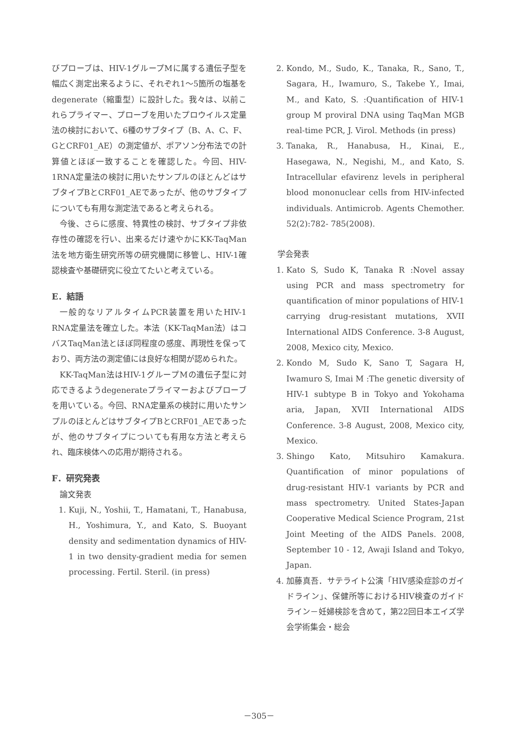びプローブは、HIV-1グループMに属する遺伝子型を幅広く測定出来るように、それぞれ1～5箇所の塩基をdegenerate（縮重型）に設計した。我々は、以前これらプライマー、プローブを用いたプロウイルス定量法の検討において、6種のサブタイプ（B、A、C、F、GとCRF01_AE）の測定値が、ポアソン分布法での計算値とほぼ一致することを確認した。今回、HIV-1RNA定量法の検討に用いたサンプルのほとんどはサブタイプBとCRF01_AEであったが、他のサブタイプについても有用な測定法であると考えられる。
今後、さらに感度、特異性の検討、サブタイプ非依存性の確認を行い、出来るだけ速やかにKK-TaqMan法を地方衛生研究所等の研究機関に移管し、HIV-1確認検査や基礎研究に役立てたいと考えている。
E．結語
一般的なリアルタイムPCR装置を用いたHIV-1 RNA定量法を確立した。本法（KK-TaqMan法）はコバスTaqMan法とほぼ同程度の感度、再現性を保っており、両方法の測定値には良好な相関が認められた。
KK-TaqMan法はHIV-1グループMの遺伝子型に対応できるようdegenerateプライマーおよびプローブを用いている。今回、RNA定量系の検討に用いたサンプルのほとんどはサブタイプBとCRF01_AEであったが、他のサブタイプについても有用な方法と考えられ、臨床検体への応用が期待される。
F．研究発表
論文発表
1. Kuji, N., Yoshii, T., Hamatani, T., Hanabusa, H., Yoshimura, Y., and Kato, S. Buoyant density and sedimentation dynamics of HIV-1 in two density-gradient media for semen processing. Fertil. Steril. (in press)
2. Kondo, M., Sudo, K., Tanaka, R., Sano, T., Sagara, H., Iwamuro, S., Takebe Y., Imai, M., and Kato, S. :Quantification of HIV-1 group M proviral DNA using TaqMan MGB real-time PCR, J. Virol. Methods (in press)
3. Tanaka, R., Hanabusa, H., Kinai, E., Hasegawa, N., Negishi, M., and Kato, S. Intracellular efavirenz levels in peripheral blood mononuclear cells from HIV-infected individuals. Antimicrob. Agents Chemother. 52(2):782- 785(2008).
学会発表
1. Kato S, Sudo K, Tanaka R :Novel assay using PCR and mass spectrometry for quantification of minor populations of HIV-1 carrying drug-resistant mutations, XVII International AIDS Conference. 3-8 August, 2008, Mexico city, Mexico.
2. Kondo M, Sudo K, Sano T, Sagara H, Iwamuro S, Imai M :The genetic diversity of HIV-1 subtype B in Tokyo and Yokohama aria, Japan, XVII International AIDS Conference. 3-8 August, 2008, Mexico city, Mexico.
3. Shingo Kato, Mitsuhiro Kamakura. Quantification of minor populations of drug-resistant HIV-1 variants by PCR and mass spectrometry. United States-Japan Cooperative Medical Science Program, 21st Joint Meeting of the AIDS Panels. 2008, September 10 - 12, Awaji Island and Tokyo, Japan.
4. 加藤真吾．サテライト公演「HIV感染症診のガイドライン」、保健所等におけるHIV検査のガイドライン－妊婦検診を含めて，第22回日本エイズ学会学術集会・総会
－305－